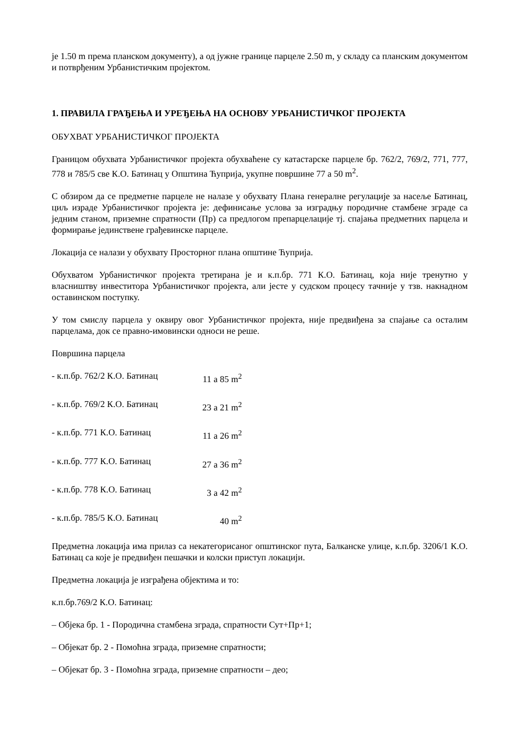је 1.50 m према планском документу), а од јужне границе парцеле 2.50 m, у складу са планским документом и потврђеним Урбанистичким пројектом.
1. ПРАВИЛА ГРАЂЕЊА И УРЕЂЕЊА НА ОСНОВУ УРБАНИСТИЧКОГ ПРОЈЕКТА
ОБУХВАТ УРБАНИСТИЧКОГ ПРОЈЕКТА
Границом обухвата Урбанистичког пројекта обухваћене су катастарске парцеле бр. 762/2, 769/2, 771, 777, 778 и 785/5 све К.О. Батинац у Општина Ћуприја, укупне површине 77 а 50 m<sup>2</sup>.
С обзиром да се предметне парцеле не налазе у обухвату Плана генералне регулације за насеље Батинац, циљ израде Урбанистичког пројекта је: дефинисање услова за изградњу породичне стамбене зграде са једним станом, приземне спратности (Пр) са предлогом препарцелације тј. спајања предметних парцела и формирање јединствене грађевинске парцеле.
Локација се налази у обухвату Просторног плана општине Ћуприја.
Обухватом Урбанистичког пројекта третирана је и к.п.бр. 771 К.О. Батинац, која није тренутно у власништву инвеститора Урбанистичког пројекта, али јесте у судском процесу тачније у тзв. накнадном оставинском поступку.
У том смислу парцела у оквиру овог Урбанистичког пројекта, није предвиђена за спајање са осталим парцелама, док се правно-имовински односи не реше.
Површина парцела
- к.п.бр. 762/2 К.О. Батинац 11 а 85 m<sup>2</sup>
- к.п.бр. 769/2 К.О. Батинац 23 а 21 m<sup>2</sup>
- к.п.бр. 771 К.О. Батинац 11 а 26 m<sup>2</sup>
- к.п.бр. 777 К.О. Батинац 27 а 36 m<sup>2</sup>
- к.п.бр. 778 К.О. Батинац 3 а 42 m<sup>2</sup>
- к.п.бр. 785/5 К.О. Батинац 40 m<sup>2</sup>
Предметна локација има прилаз са некатегорисаног општинског пута, Балканске улице, к.п.бр. 3206/1 К.О. Батинац са које је предвиђен пешачки и колски приступ локацији.
Предметна локација је изграђена објектима и то:
к.п.бр.769/2 К.О. Батинац:
– Објека бр. 1 - Породична стамбена зграда, спратности Сут+Пр+1;
– Објекат бр. 2 - Помоћна зграда, приземне спратности;
– Објекат бр. 3 - Помоћна зграда, приземне спратности – део;